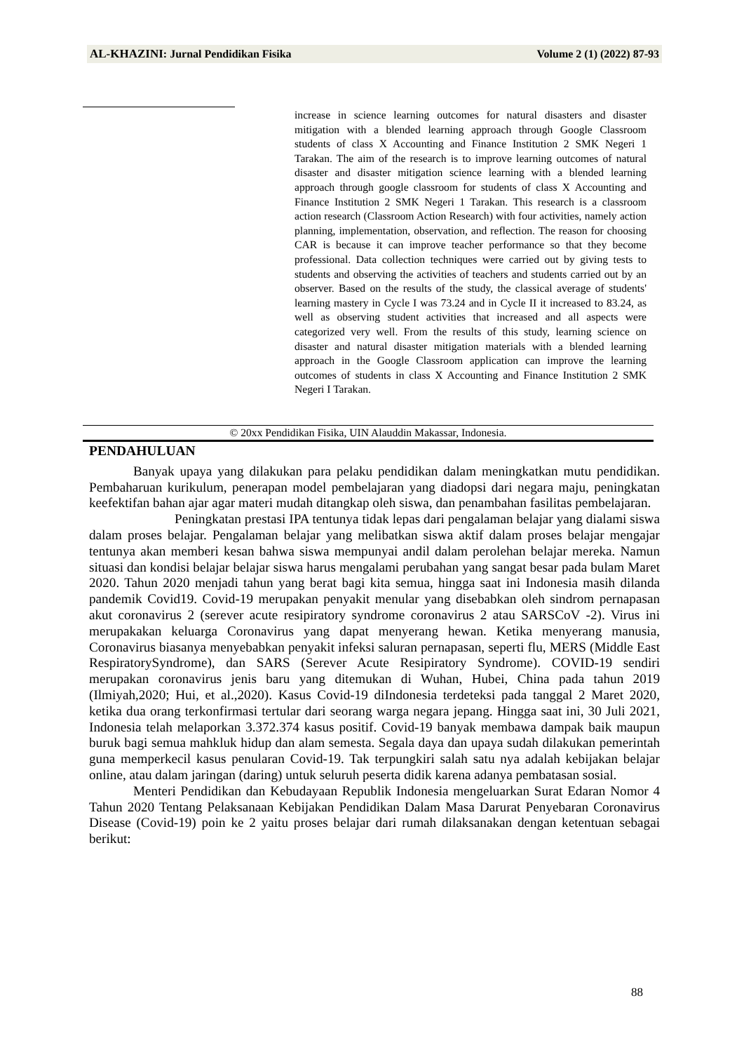AL-KHAZINI: Jurnal Pendidikan Fisika Volume 2 (1) (2022) 87-93
increase in science learning outcomes for natural disasters and disaster mitigation with a blended learning approach through Google Classroom students of class X Accounting and Finance Institution 2 SMK Negeri 1 Tarakan. The aim of the research is to improve learning outcomes of natural disaster and disaster mitigation science learning with a blended learning approach through google classroom for students of class X Accounting and Finance Institution 2 SMK Negeri 1 Tarakan. This research is a classroom action research (Classroom Action Research) with four activities, namely action planning, implementation, observation, and reflection. The reason for choosing CAR is because it can improve teacher performance so that they become professional. Data collection techniques were carried out by giving tests to students and observing the activities of teachers and students carried out by an observer. Based on the results of the study, the classical average of students' learning mastery in Cycle I was 73.24 and in Cycle II it increased to 83.24, as well as observing student activities that increased and all aspects were categorized very well. From the results of this study, learning science on disaster and natural disaster mitigation materials with a blended learning approach in the Google Classroom application can improve the learning outcomes of students in class X Accounting and Finance Institution 2 SMK Negeri I Tarakan.
© 20xx Pendidikan Fisika, UIN Alauddin Makassar, Indonesia.
PENDAHULUAN
Banyak upaya yang dilakukan para pelaku pendidikan dalam meningkatkan mutu pendidikan. Pembaharuan kurikulum, penerapan model pembelajaran yang diadopsi dari negara maju, peningkatan keefektifan bahan ajar agar materi mudah ditangkap oleh siswa, dan penambahan fasilitas pembelajaran.
Peningkatan prestasi IPA tentunya tidak lepas dari pengalaman belajar yang dialami siswa dalam proses belajar. Pengalaman belajar yang melibatkan siswa aktif dalam proses belajar mengajar tentunya akan memberi kesan bahwa siswa mempunyai andil dalam perolehan belajar mereka. Namun situasi dan kondisi belajar belajar siswa harus mengalami perubahan yang sangat besar pada bulam Maret 2020. Tahun 2020 menjadi tahun yang berat bagi kita semua, hingga saat ini Indonesia masih dilanda pandemik Covid19. Covid-19 merupakan penyakit menular yang disebabkan oleh sindrom pernapasan akut coronavirus 2 (serever acute resipiratory syndrome coronavirus 2 atau SARSCoV -2). Virus ini merupakakan keluarga Coronavirus yang dapat menyerang hewan. Ketika menyerang manusia, Coronavirus biasanya menyebabkan penyakit infeksi saluran pernapasan, seperti flu, MERS (Middle East RespiratorySyndrome), dan SARS (Serever Acute Resipiratory Syndrome). COVID-19 sendiri merupakan coronavirus jenis baru yang ditemukan di Wuhan, Hubei, China pada tahun 2019 (Ilmiyah,2020; Hui, et al.,2020). Kasus Covid-19 diIndonesia terdeteksi pada tanggal 2 Maret 2020, ketika dua orang terkonfirmasi tertular dari seorang warga negara jepang. Hingga saat ini, 30 Juli 2021, Indonesia telah melaporkan 3.372.374 kasus positif. Covid-19 banyak membawa dampak baik maupun buruk bagi semua mahkluk hidup dan alam semesta. Segala daya dan upaya sudah dilakukan pemerintah guna memperkecil kasus penularan Covid-19. Tak terpungkiri salah satu nya adalah kebijakan belajar online, atau dalam jaringan (daring) untuk seluruh peserta didik karena adanya pembatasan sosial.
Menteri Pendidikan dan Kebudayaan Republik Indonesia mengeluarkan Surat Edaran Nomor 4 Tahun 2020 Tentang Pelaksanaan Kebijakan Pendidikan Dalam Masa Darurat Penyebaran Coronavirus Disease (Covid-19) poin ke 2 yaitu proses belajar dari rumah dilaksanakan dengan ketentuan sebagai berikut:
88